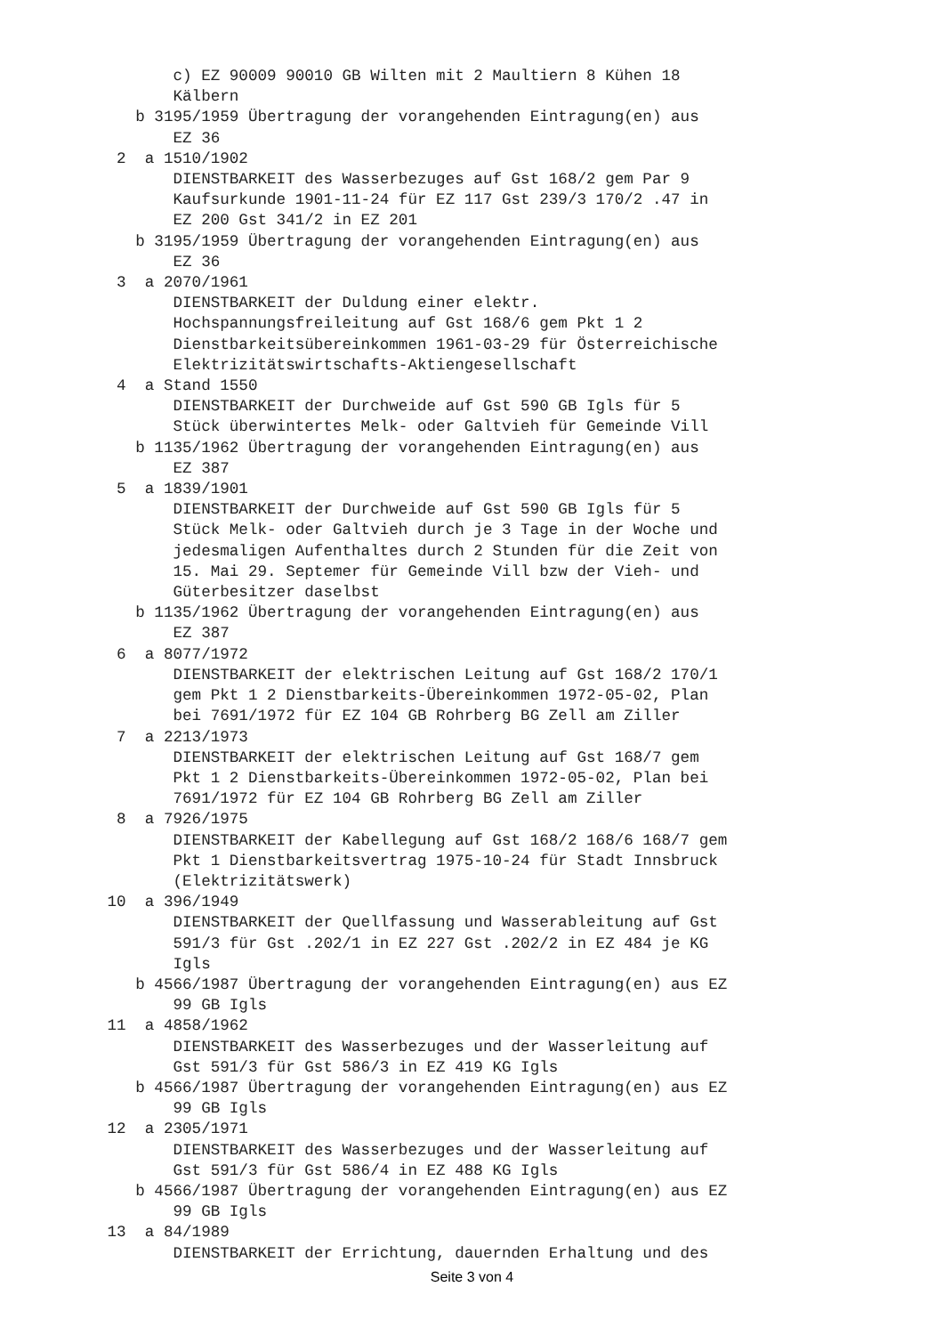c) EZ 90009 90010 GB Wilten mit 2 Maultiern 8 Kühen 18
        Kälbern
    b 3195/1959 Übertragung der vorangehenden Eintragung(en) aus
        EZ 36
  2  a 1510/1902
        DIENSTBARKEIT des Wasserbezuges auf Gst 168/2 gem Par 9
        Kaufsurkunde 1901-11-24 für EZ 117 Gst 239/3 170/2 .47 in
        EZ 200 Gst 341/2 in EZ 201
    b 3195/1959 Übertragung der vorangehenden Eintragung(en) aus
        EZ 36
  3  a 2070/1961
        DIENSTBARKEIT der Duldung einer elektr.
        Hochspannungsfreileitung auf Gst 168/6 gem Pkt 1 2
        Dienstbarkeitsübereinkommen 1961-03-29 für Österreichische
        Elektrizitätswirtschafts-Aktiengesellschaft
  4  a Stand 1550
        DIENSTBARKEIT der Durchweide auf Gst 590 GB Igls für 5
        Stück überwintertes Melk- oder Galtvieh für Gemeinde Vill
    b 1135/1962 Übertragung der vorangehenden Eintragung(en) aus
        EZ 387
  5  a 1839/1901
        DIENSTBARKEIT der Durchweide auf Gst 590 GB Igls für 5
        Stück Melk- oder Galtvieh durch je 3 Tage in der Woche und
        jedesmaligen Aufenthaltes durch 2 Stunden für die Zeit von
        15. Mai 29. Septemer für Gemeinde Vill bzw der Vieh- und
        Güterbesitzer daselbst
    b 1135/1962 Übertragung der vorangehenden Eintragung(en) aus
        EZ 387
  6  a 8077/1972
        DIENSTBARKEIT der elektrischen Leitung auf Gst 168/2 170/1
        gem Pkt 1 2 Dienstbarkeits-Übereinkommen 1972-05-02, Plan
        bei 7691/1972 für EZ 104 GB Rohrberg BG Zell am Ziller
  7  a 2213/1973
        DIENSTBARKEIT der elektrischen Leitung auf Gst 168/7 gem
        Pkt 1 2 Dienstbarkeits-Übereinkommen 1972-05-02, Plan bei
        7691/1972 für EZ 104 GB Rohrberg BG Zell am Ziller
  8  a 7926/1975
        DIENSTBARKEIT der Kabellegung auf Gst 168/2 168/6 168/7 gem
        Pkt 1 Dienstbarkeitsvertrag 1975-10-24 für Stadt Innsbruck
        (Elektrizitätswerk)
 10  a 396/1949
        DIENSTBARKEIT der Quellfassung und Wasserableitung auf Gst
        591/3 für Gst .202/1 in EZ 227 Gst .202/2 in EZ 484 je KG
        Igls
    b 4566/1987 Übertragung der vorangehenden Eintragung(en) aus EZ
        99 GB Igls
 11  a 4858/1962
        DIENSTBARKEIT des Wasserbezuges und der Wasserleitung auf
        Gst 591/3 für Gst 586/3 in EZ 419 KG Igls
    b 4566/1987 Übertragung der vorangehenden Eintragung(en) aus EZ
        99 GB Igls
 12  a 2305/1971
        DIENSTBARKEIT des Wasserbezuges und der Wasserleitung auf
        Gst 591/3 für Gst 586/4 in EZ 488 KG Igls
    b 4566/1987 Übertragung der vorangehenden Eintragung(en) aus EZ
        99 GB Igls
 13  a 84/1989
        DIENSTBARKEIT der Errichtung, dauernden Erhaltung und des
Seite 3 von 4